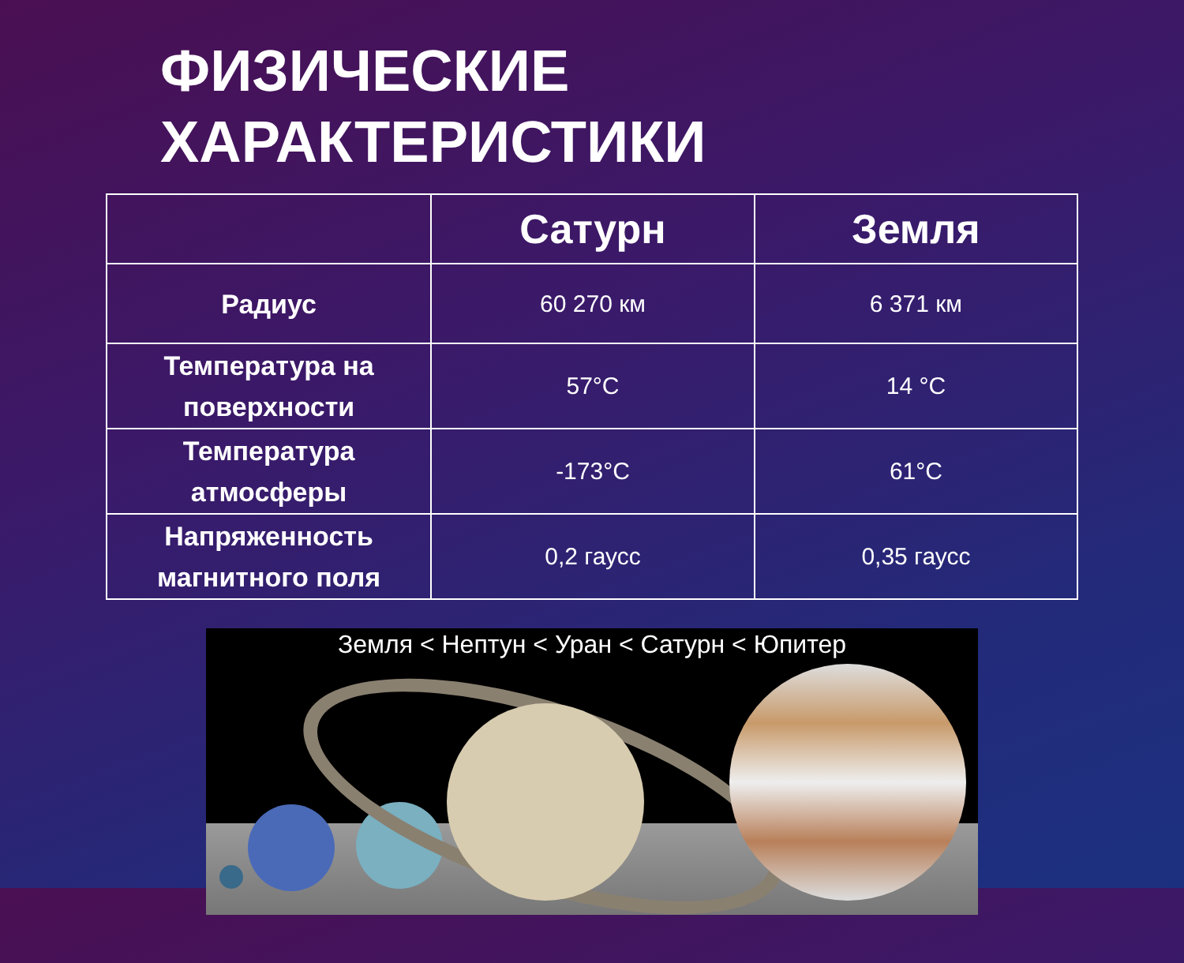ФИЗИЧЕСКИЕ
ХАРАКТЕРИСТИКИ
| | Сатурн | Земля |
| --- | --- | --- |
| Радиус | 60 270 км | 6 371 км |
| Температура на поверхности | 57°C | 14 °C |
| Температура атмосферы | -173°C | 61°C |
| Напряженность магнитного поля | 0,2 гаусс | 0,35 гаусс |
Земля < Нептун < Уран < Сатурн < Юпитер